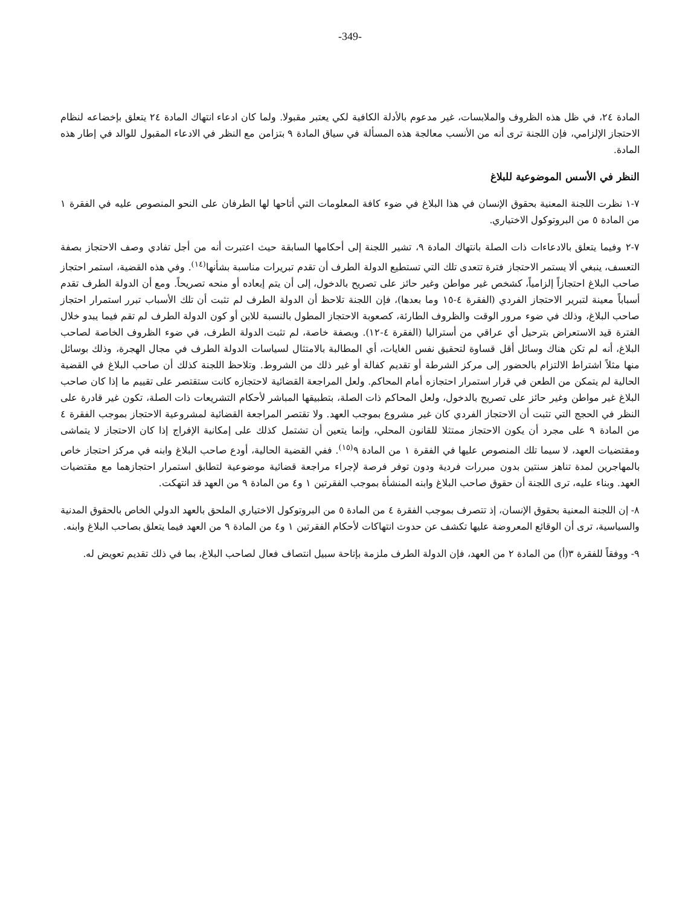-349-
المادة ٢٤، في ظل هذه الظروف والملابسات، غير مدعوم بالأدلة الكافية لكي يعتبر مقبولا. ولما كان ادعاء انتهاك المادة ٢٤ يتعلق بإخضاعه لنظام الاحتجاز الإلزامي، فإن اللجنة ترى أنه من الأنسب معالجة هذه المسألة في سياق المادة ٩ بتزامن مع النظر في الادعاء المقبول للوالد في إطار هذه المادة.
النظر في الأسس الموضوعية للبلاغ
٧-١ نظرت اللجنة المعنية بحقوق الإنسان في هذا البلاغ في ضوء كافة المعلومات التي أتاحها لها الطرفان على النحو المنصوص عليه في الفقرة ١ من المادة ٥ من البروتوكول الاختياري.
٧-٢ وفيما يتعلق بالادعاءات ذات الصلة بانتهاك المادة ٩، تشير اللجنة إلى أحكامها السابقة حيث اعتبرت أنه من أجل تفادي وصف الاحتجاز بصفة التعسف، ينبغي ألا يستمر الاحتجاز فترة تتعدى تلك التي تستطيع الدولة الطرف أن تقدم تبريرات مناسبة بشأنها<sup>(١٤)</sup>. وفي هذه القضية، استمر احتجاز صاحب البلاغ احتجازاً إلزامياً، كشخص غير مواطن وغير حائز على تصريح بالدخول، إلى أن يتم إبعاده أو منحه تصريحاً. ومع أن الدولة الطرف تقدم أسباباً معينة لتبرير الاحتجاز الفردي (الفقرة ٤-١٥ وما بعدها)، فإن اللجنة تلاحظ أن الدولة الطرف لم تثبت أن تلك الأسباب تبرر استمرار احتجاز صاحب البلاغ، وذلك في ضوء مرور الوقت والظروف الطارئة، كصعوبة الاحتجاز المطول بالنسبة للابن أو كون الدولة الطرف لم تقم فيما يبدو خلال الفترة قيد الاستعراض بترحيل أي عراقي من أستراليا (الفقرة ٤-١٢). وبصفة خاصة، لم تثبت الدولة الطرف، في ضوء الظروف الخاصة لصاحب البلاغ، أنه لم تكن هناك وسائل أقل قساوة لتحقيق نفس الغايات، أي المطالبة بالامتثال لسياسات الدولة الطرف في مجال الهجرة، وذلك بوسائل منها مثلاً اشتراط الالتزام بالحضور إلى مركز الشرطة أو تقديم كفالة أو غير ذلك من الشروط. وتلاحظ اللجنة كذلك أن صاحب البلاغ في القضية الحالية لم يتمكن من الطعن في قرار استمرار احتجازه أمام المحاكم. ولعل المراجعة القضائية لاحتجازه كانت ستقتصر على تقييم ما إذا كان صاحب البلاغ غير مواطن وغير حائز على تصريح بالدخول، ولعل المحاكم ذات الصلة، بتطبيقها المباشر لأحكام التشريعات ذات الصلة، تكون غير قادرة على النظر في الحجج التي تثبت أن الاحتجاز الفردي كان غير مشروع بموجب العهد. ولا تقتصر المراجعة القضائية لمشروعية الاحتجاز بموجب الفقرة ٤ من المادة ٩ على مجرد أن يكون الاحتجاز ممتثلا للقانون المحلي، وإنما يتعين أن تشتمل كذلك على إمكانية الإفراج إذا كان الاحتجاز لا يتماشى ومقتضيات العهد، لا سيما تلك المنصوص عليها في الفقرة ١ من المادة ٩<sup>(١٥)</sup>. ففي القضية الحالية، أودع صاحب البلاغ وابنه في مركز احتجاز خاص بالمهاجرين لمدة تناهز سنتين بدون مبررات فردية ودون توفر فرصة لإجراء مراجعة قضائية موضوعية لتطابق استمرار احتجازهما مع مقتضيات العهد. وبناء عليه، ترى اللجنة أن حقوق صاحب البلاغ وابنه المنشأة بموجب الفقرتين ١ و٤ من المادة ٩ من العهد قد انتهكت.
٨- إن اللجنة المعنية بحقوق الإنسان، إذ تتصرف بموجب الفقرة ٤ من المادة ٥ من البروتوكول الاختياري الملحق بالعهد الدولي الخاص بالحقوق المدنية والسياسية، ترى أن الوقائع المعروضة عليها تكشف عن حدوث انتهاكات لأحكام الفقرتين ١ و٤ من المادة ٩ من العهد فيما يتعلق بصاحب البلاغ وابنه.
٩- ووفقاً للفقرة ٣(أ) من المادة ٢ من العهد، فإن الدولة الطرف ملزمة بإتاحة سبيل انتصاف فعال لصاحب البلاغ، بما في ذلك تقديم تعويض له.